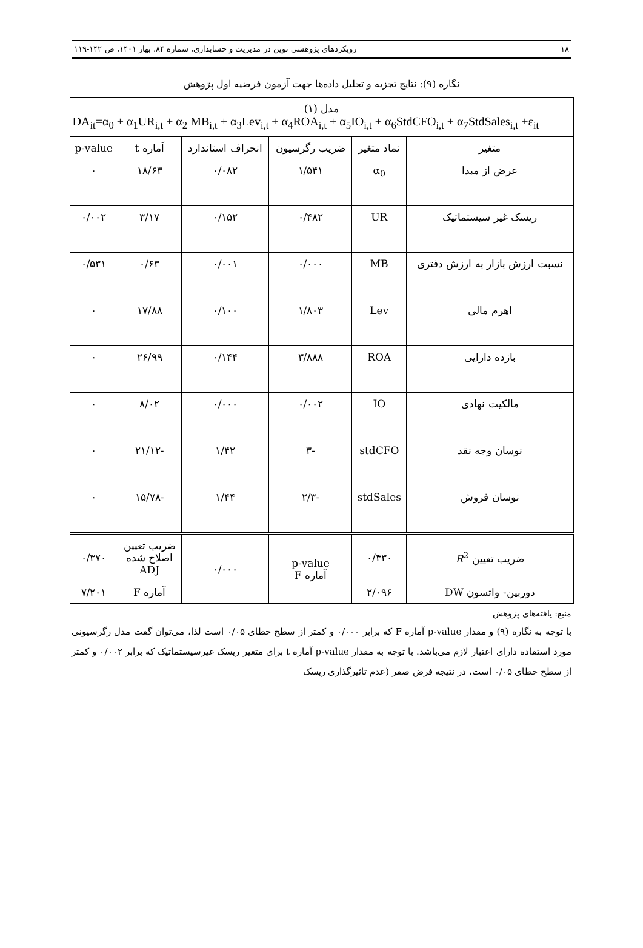۱۸ رویکردهای پژوهشی نوین در مدیریت و حسابداری، شماره ۸۴، بهار ۱۴۰۱، ص ۱۴۲-۱۱۹
نگاره (۹): نتایج تجزیه و تحلیل داده‌ها جهت آزمون فرضیه اول پژوهش
| مدل (۱) DA<sub>it</sub>=α<sub>0</sub> + α<sub>1</sub>UR<sub>i,t</sub> + α<sub>2</sub> MB<sub>i,t</sub> + α<sub>3</sub>Lev<sub>i,t</sub> + α<sub>4</sub>ROA<sub>i,t</sub> + α<sub>5</sub>IO<sub>i,t</sub> + α<sub>6</sub>StdCFO<sub>i,t</sub> + α<sub>7</sub>StdSales<sub>i,t</sub> +ε<sub>it</sub> | | | | | |
| متغیر | نماد متغیر | ضریب رگرسیون | انحراف استاندارد | آماره t | p-value |
| عرض از مبدا | α<sub>0</sub> | ۱/۵۴۱ | ۰/۰۸۲ | ۱۸/۶۳ | ۰ |
| ریسک غیر سیستماتیک | UR | ۰/۴۸۲ | ۰/۱۵۲ | ۳/۱۷ | ۰/۰۰۲ |
| نسبت ارزش بازار به ارزش دفتری | MB | ۰/۰۰۰ | ۰/۰۰۱ | ۰/۶۳ | ۰/۵۳۱ |
| اهرم مالی | Lev | ۱/۸۰۳ | ۰/۱۰۰ | ۱۷/۸۸ | ۰ |
| بازده دارایی | ROA | ۳/۸۸۸ | ۰/۱۴۴ | ۲۶/۹۹ | ۰ |
| مالکیت نهادی | IO | ۰/۰۰۲ | ۰/۰۰۰ | ۸/۰۲ | ۰ |
| نوسان وجه نقد | stdCFO | -۳ | ۱/۴۲ | -۲۱/۱۲ | ۰ |
| نوسان فروش | stdSales | -۲/۳ | ۱/۴۴ | -۱۵/۷۸ | ۰ |
| ضریب تعیین R<sup>2</sup> | ۰/۴۳۰ | p-value آماره F | ۰/۰۰۰ | ضریب تعیین اصلاح شده ADJ | ۰/۳۷۰ |
| دوربین- واتسون DW | ۲/۰۹۶ | | | آماره F | ۷/۲۰۱ |
منبع: یافته‌های پژوهش
با توجه به نگاره (۹) و مقدار p-value آماره F که برابر ۰/۰۰۰ و کمتر از سطح خطای ۰/۰۵ است لذا، می‌توان گفت مدل رگرسیونی مورد استفاده دارای اعتبار لازم می‌باشد. با توجه به مقدار p-value آماره t برای متغیر ریسک غیرسیستماتیک که برابر ۰/۰۰۲ و کمتر از سطح خطای ۰/۰۵ است، در نتیجه فرض صفر (عدم تاثیرگذاری ریسک